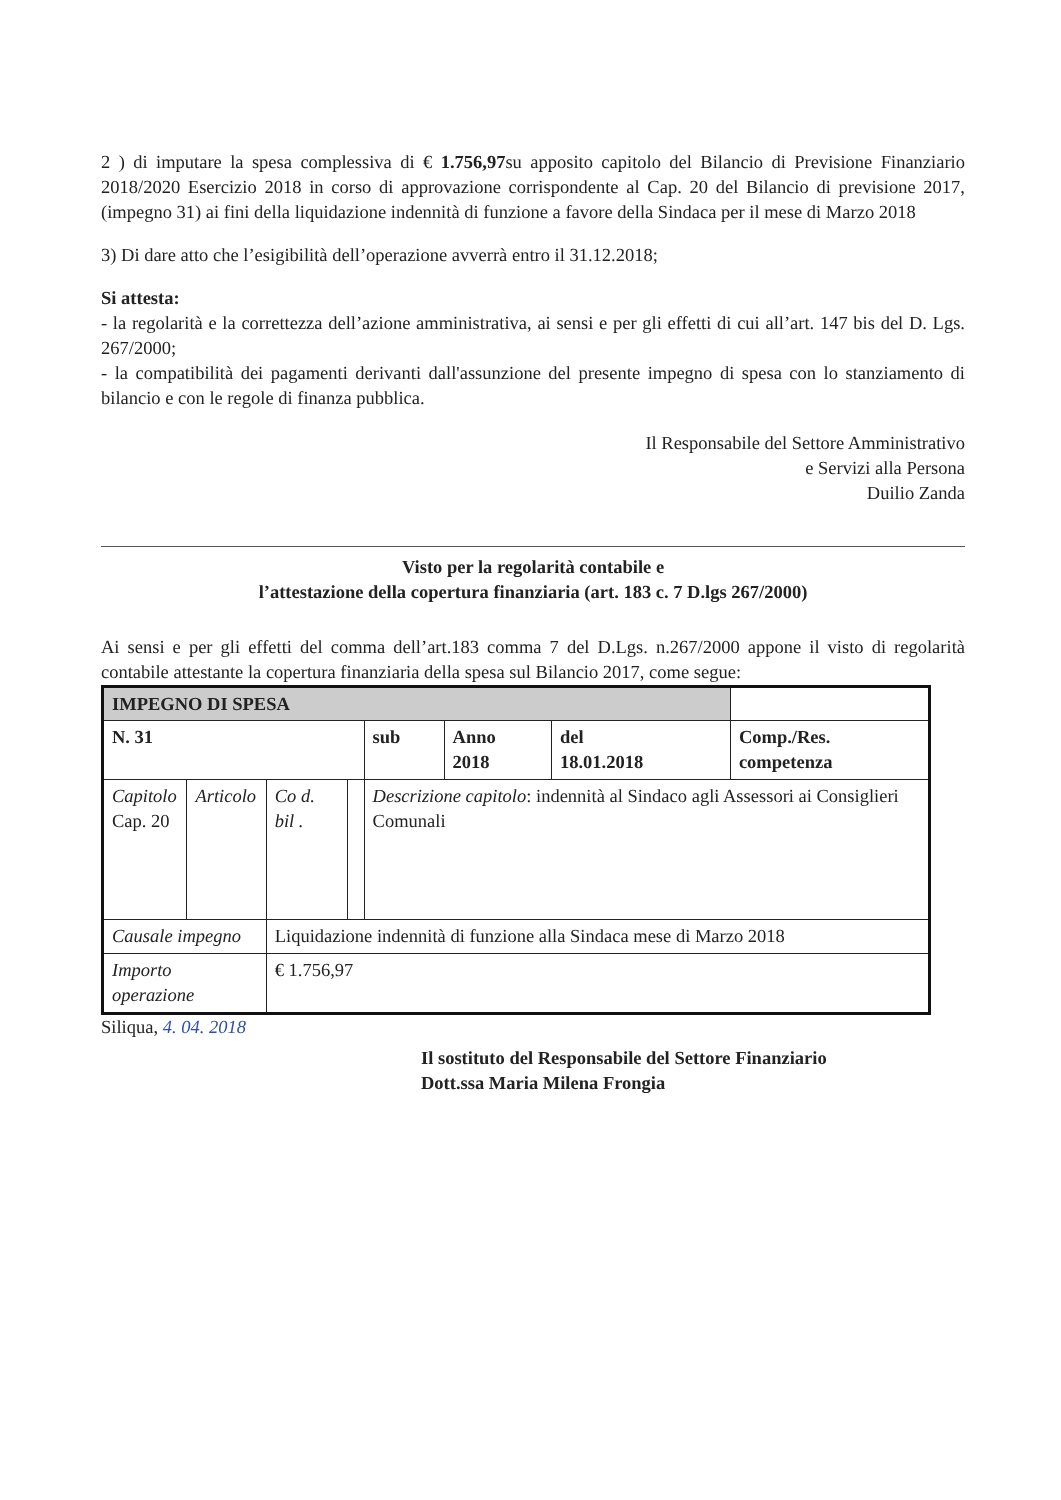2 ) di imputare la spesa complessiva di € 1.756,97su apposito capitolo del Bilancio di Previsione Finanziario 2018/2020 Esercizio 2018 in corso di approvazione corrispondente al Cap. 20 del Bilancio di previsione 2017, (impegno 31) ai fini della liquidazione indennità di funzione a favore della Sindaca per il mese di Marzo 2018
3) Di dare atto che l’esigibilità dell’operazione avverrà entro il 31.12.2018;
Si attesta:
- la regolarità e la correttezza dell’azione amministrativa, ai sensi e per gli effetti di cui all’art. 147 bis del D. Lgs. 267/2000;
- la compatibilità dei pagamenti derivanti dall'assunzione del presente impegno di spesa con lo stanziamento di bilancio e con le regole di finanza pubblica.
Il Responsabile del Settore Amministrativo
e Servizi alla Persona
Duilio Zanda
Visto per la regolarità contabile e
l’attestazione della copertura finanziaria (art. 183 c. 7 D.lgs 267/2000)
Ai sensi e per gli effetti del comma dell’art.183 comma 7 del D.Lgs. n.267/2000 appone il visto di regolarità contabile attestante la copertura finanziaria della spesa sul Bilancio 2017, come segue:
| IMPEGNO DI SPESA | | | | | | | |
| N. 31 | | | | sub | Anno 2018 | del 18.01.2018 | Comp./Res. competenza |
| Capitolo Cap. 20 | Articolo | Co d. bil . | | Descrizione capitolo : indennità al Sindaco agli Assessori ai Consiglieri Comunali | | | |
| Causale impegno | | Liquidazione indennità di funzione alla Sindaca mese di Marzo 2018 | | | | | |
| Importo operazione | | € 1.756,97 | | | | | |
Siliqua, 4. 04. 2018
Il sostituto del Responsabile del Settore Finanziario
Dott.ssa Maria Milena Frongia